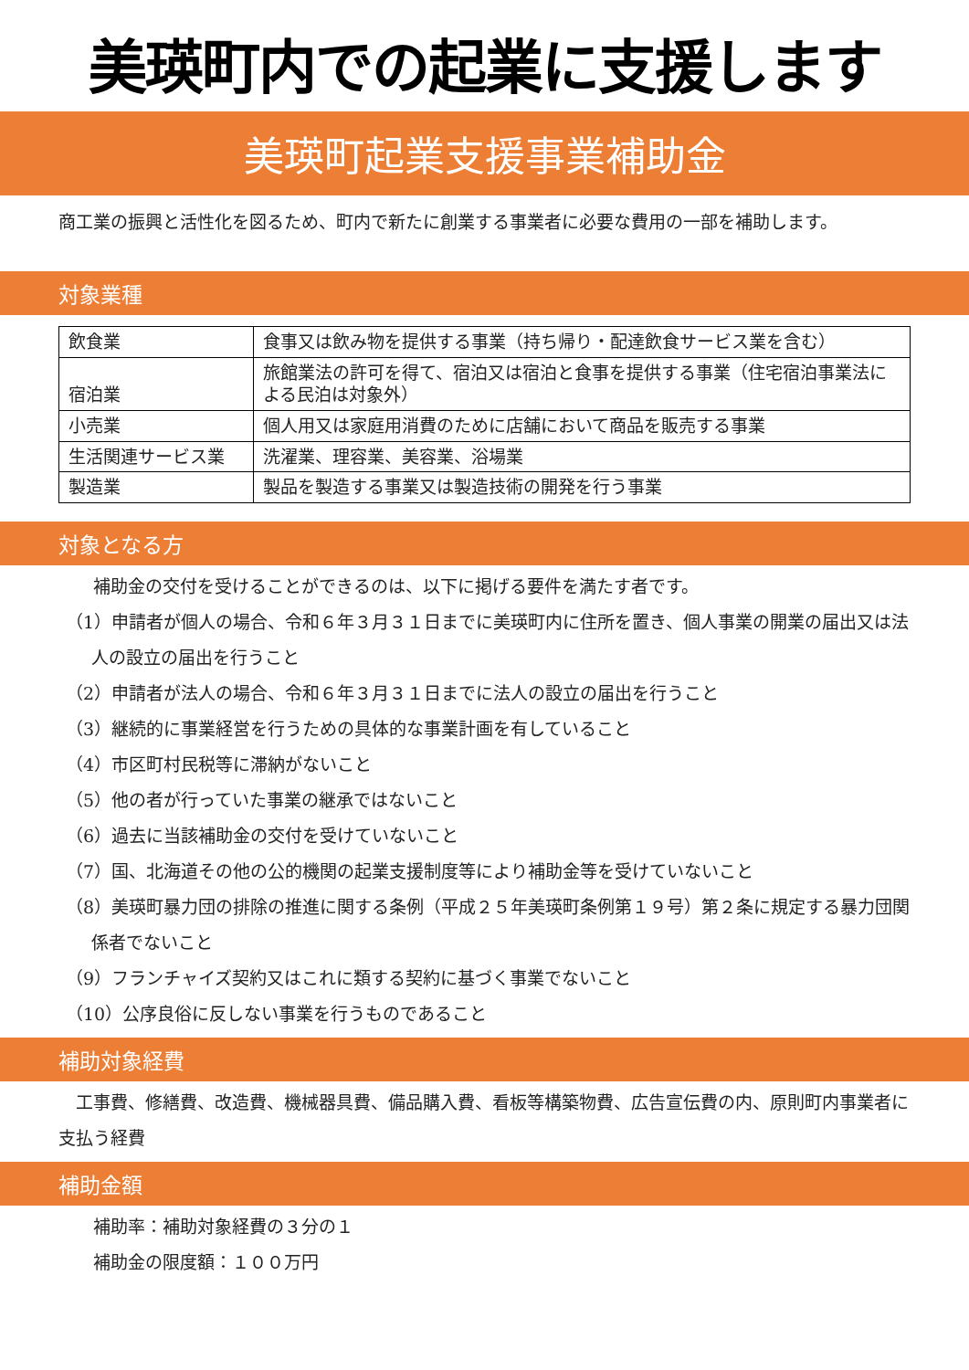美瑛町内での起業に支援します
美瑛町起業支援事業補助金
商工業の振興と活性化を図るため、町内で新たに創業する事業者に必要な費用の一部を補助します。
対象業種
| 飲食業 | 食事又は飲み物を提供する事業（持ち帰り・配達飲食サービス業を含む） |
| 宿泊業 | 旅館業法の許可を得て、宿泊又は宿泊と食事を提供する事業（住宅宿泊事業法による民泊は対象外） |
| 小売業 | 個人用又は家庭用消費のために店舗において商品を販売する事業 |
| 生活関連サービス業 | 洗濯業、理容業、美容業、浴場業 |
| 製造業 | 製品を製造する事業又は製造技術の開発を行う事業 |
対象となる方
補助金の交付を受けることができるのは、以下に掲げる要件を満たす者です。
（1）申請者が個人の場合、令和６年３月３１日までに美瑛町内に住所を置き、個人事業の開業の届出又は法人の設立の届出を行うこと
（2）申請者が法人の場合、令和６年３月３１日までに法人の設立の届出を行うこと
（3）継続的に事業経営を行うための具体的な事業計画を有していること
（4）市区町村民税等に滞納がないこと
（5）他の者が行っていた事業の継承ではないこと
（6）過去に当該補助金の交付を受けていないこと
（7）国、北海道その他の公的機関の起業支援制度等により補助金等を受けていないこと
（8）美瑛町暴力団の排除の推進に関する条例（平成２５年美瑛町条例第１９号）第２条に規定する暴力団関係者でないこと
（9）フランチャイズ契約又はこれに類する契約に基づく事業でないこと
（10）公序良俗に反しない事業を行うものであること
補助対象経費
　工事費、修繕費、改造費、機械器具費、備品購入費、看板等構築物費、広告宣伝費の内、原則町内事業者に支払う経費
補助金額
補助率：補助対象経費の３分の１
補助金の限度額：１００万円